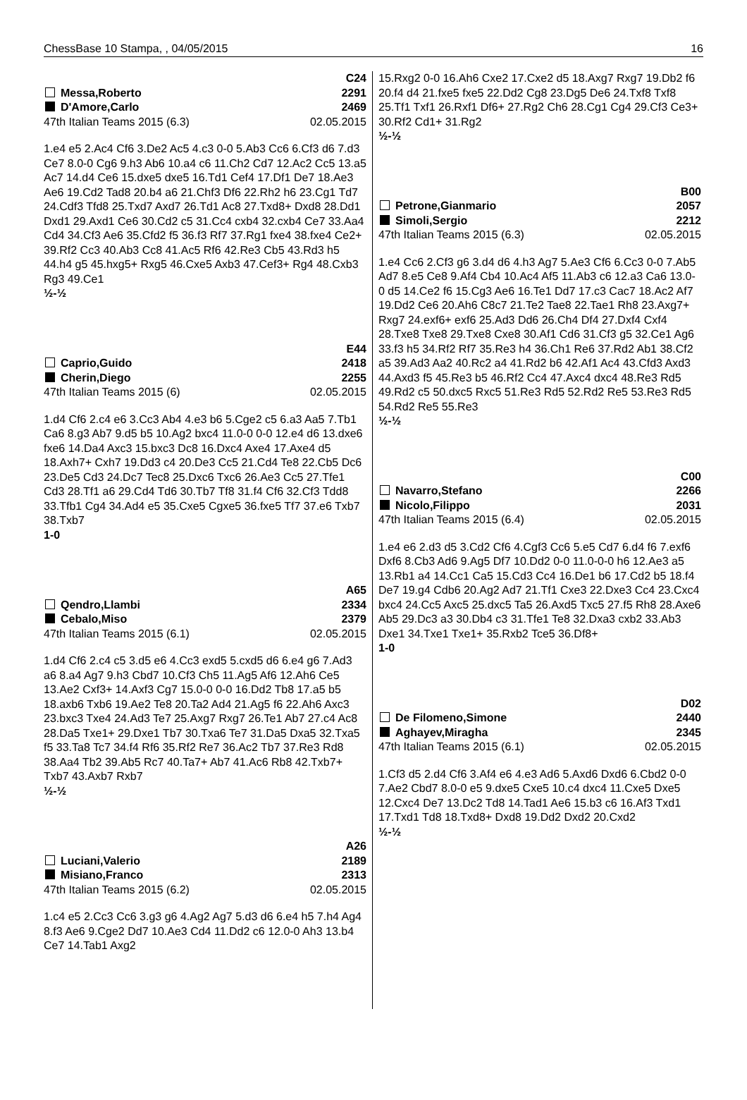ChessBase 10 Stampa, , 04/05/2015 16
C24
Messa,Roberto 2291
D'Amore,Carlo 2469
47th Italian Teams 2015 (6.3) 02.05.2015
1.e4 e5 2.Ac4 Cf6 3.De2 Ac5 4.c3 0-0 5.Ab3 Cc6 6.Cf3 d6 7.d3 Ce7 8.0-0 Cg6 9.h3 Ab6 10.a4 c6 11.Ch2 Cd7 12.Ac2 Cc5 13.a5 Ac7 14.d4 Ce6 15.dxe5 dxe5 16.Td1 Cef4 17.Df1 De7 18.Ae3 Ae6 19.Cd2 Tad8 20.b4 a6 21.Chf3 Df6 22.Rh2 h6 23.Cg1 Td7 24.Cdf3 Tfd8 25.Txd7 Axd7 26.Td1 Ac8 27.Txd8+ Dxd8 28.Dd1 Dxd1 29.Axd1 Ce6 30.Cd2 c5 31.Cc4 cxb4 32.cxb4 Ce7 33.Aa4 Cd4 34.Cf3 Ae6 35.Cfd2 f5 36.f3 Rf7 37.Rg1 fxe4 38.fxe4 Ce2+ 39.Rf2 Cc3 40.Ab3 Cc8 41.Ac5 Rf6 42.Re3 Cb5 43.Rd3 h5 44.h4 g5 45.hxg5+ Rxg5 46.Cxe5 Axb3 47.Cef3+ Rg4 48.Cxb3 Rg3 49.Ce1
½-½
E44
Caprio,Guido 2418
Cherin,Diego 2255
47th Italian Teams 2015 (6) 02.05.2015
1.d4 Cf6 2.c4 e6 3.Cc3 Ab4 4.e3 b6 5.Cge2 c5 6.a3 Aa5 7.Tb1 Ca6 8.g3 Ab7 9.d5 b5 10.Ag2 bxc4 11.0-0 0-0 12.e4 d6 13.dxe6 fxe6 14.Da4 Axc3 15.bxc3 Dc8 16.Dxc4 Axe4 17.Axe4 d5 18.Axh7+ Cxh7 19.Dd3 c4 20.De3 Cc5 21.Cd4 Te8 22.Cb5 Dc6 23.De5 Cd3 24.Dc7 Tec8 25.Dxc6 Txc6 26.Ae3 Cc5 27.Tfe1 Cd3 28.Tf1 a6 29.Cd4 Td6 30.Tb7 Tf8 31.f4 Cf6 32.Cf3 Tdd8 33.Tfb1 Cg4 34.Ad4 e5 35.Cxe5 Cgxe5 36.fxe5 Tf7 37.e6 Txb7 38.Txb7
1-0
A65
Qendro,Llambi 2334
Cebalo,Miso 2379
47th Italian Teams 2015 (6.1) 02.05.2015
1.d4 Cf6 2.c4 c5 3.d5 e6 4.Cc3 exd5 5.cxd5 d6 6.e4 g6 7.Ad3 a6 8.a4 Ag7 9.h3 Cbd7 10.Cf3 Ch5 11.Ag5 Af6 12.Ah6 Ce5 13.Ae2 Cxf3+ 14.Axf3 Cg7 15.0-0 0-0 16.Dd2 Tb8 17.a5 b5 18.axb6 Txb6 19.Ae2 Te8 20.Ta2 Ad4 21.Ag5 f6 22.Ah6 Axc3 23.bxc3 Txe4 24.Ad3 Te7 25.Axg7 Rxg7 26.Te1 Ab7 27.c4 Ac8 28.Da5 Txe1+ 29.Dxe1 Tb7 30.Txa6 Te7 31.Da5 Dxa5 32.Txa5 f5 33.Ta8 Tc7 34.f4 Rf6 35.Rf2 Re7 36.Ac2 Tb7 37.Re3 Rd8 38.Aa4 Tb2 39.Ab5 Rc7 40.Ta7+ Ab7 41.Ac6 Rb8 42.Txb7+ Txb7 43.Axb7 Rxb7
½-½
A26
Luciani,Valerio 2189
Misiano,Franco 2313
47th Italian Teams 2015 (6.2) 02.05.2015
1.c4 e5 2.Cc3 Cc6 3.g3 g6 4.Ag2 Ag7 5.d3 d6 6.e4 h5 7.h4 Ag4 8.f3 Ae6 9.Cge2 Dd7 10.Ae3 Cd4 11.Dd2 c6 12.0-0 Ah3 13.b4 Ce7 14.Tab1 Axg2
15.Rxg2 0-0 16.Ah6 Cxe2 17.Cxe2 d5 18.Axg7 Rxg7 19.Db2 f6 20.f4 d4 21.fxe5 fxe5 22.Dd2 Cg8 23.Dg5 De6 24.Txf8 Txf8 25.Tf1 Txf1 26.Rxf1 Df6+ 27.Rg2 Ch6 28.Cg1 Cg4 29.Cf3 Ce3+ 30.Rf2 Cd1+ 31.Rg2
½-½
B00
Petrone,Gianmario 2057
Simoli,Sergio 2212
47th Italian Teams 2015 (6.3) 02.05.2015
1.e4 Cc6 2.Cf3 g6 3.d4 d6 4.h3 Ag7 5.Ae3 Cf6 6.Cc3 0-0 7.Ab5 Ad7 8.e5 Ce8 9.Af4 Cb4 10.Ac4 Af5 11.Ab3 c6 12.a3 Ca6 13.0-0 d5 14.Ce2 f6 15.Cg3 Ae6 16.Te1 Dd7 17.c3 Cac7 18.Ac2 Af7 19.Dd2 Ce6 20.Ah6 C8c7 21.Te2 Tae8 22.Tae1 Rh8 23.Axg7+ Rxg7 24.exf6+ exf6 25.Ad3 Dd6 26.Ch4 Df4 27.Dxf4 Cxf4 28.Txe8 Txe8 29.Txe8 Cxe8 30.Af1 Cd6 31.Cf3 g5 32.Ce1 Ag6 33.f3 h5 34.Rf2 Rf7 35.Re3 h4 36.Ch1 Re6 37.Rd2 Ab1 38.Cf2 a5 39.Ad3 Aa2 40.Rc2 a4 41.Rd2 b6 42.Af1 Ac4 43.Cfd3 Axd3 44.Axd3 f5 45.Re3 b5 46.Rf2 Cc4 47.Axc4 dxc4 48.Re3 Rd5 49.Rd2 c5 50.dxc5 Rxc5 51.Re3 Rd5 52.Rd2 Re5 53.Re3 Rd5 54.Rd2 Re5 55.Re3
½-½
C00
Navarro,Stefano 2266
Nicolo,Filippo 2031
47th Italian Teams 2015 (6.4) 02.05.2015
1.e4 e6 2.d3 d5 3.Cd2 Cf6 4.Cgf3 Cc6 5.e5 Cd7 6.d4 f6 7.exf6 Dxf6 8.Cb3 Ad6 9.Ag5 Df7 10.Dd2 0-0 11.0-0-0 h6 12.Ae3 a5 13.Rb1 a4 14.Cc1 Ca5 15.Cd3 Cc4 16.De1 b6 17.Cd2 b5 18.f4 De7 19.g4 Cdb6 20.Ag2 Ad7 21.Tf1 Cxe3 22.Dxe3 Cc4 23.Cxc4 bxc4 24.Cc5 Axc5 25.dxc5 Ta5 26.Axd5 Txc5 27.f5 Rh8 28.Axe6 Ab5 29.Dc3 a3 30.Db4 c3 31.Tfe1 Te8 32.Dxa3 cxb2 33.Ab3 Dxe1 34.Txe1 Txe1+ 35.Rxb2 Tce5 36.Df8+
1-0
D02
De Filomeno,Simone 2440
Aghayev,Miragha 2345
47th Italian Teams 2015 (6.1) 02.05.2015
1.Cf3 d5 2.d4 Cf6 3.Af4 e6 4.e3 Ad6 5.Axd6 Dxd6 6.Cbd2 0-0 7.Ae2 Cbd7 8.0-0 e5 9.dxe5 Cxe5 10.c4 dxc4 11.Cxe5 Dxe5 12.Cxc4 De7 13.Dc2 Td8 14.Tad1 Ae6 15.b3 c6 16.Af3 Txd1 17.Txd1 Td8 18.Txd8+ Dxd8 19.Dd2 Dxd2 20.Cxd2
½-½